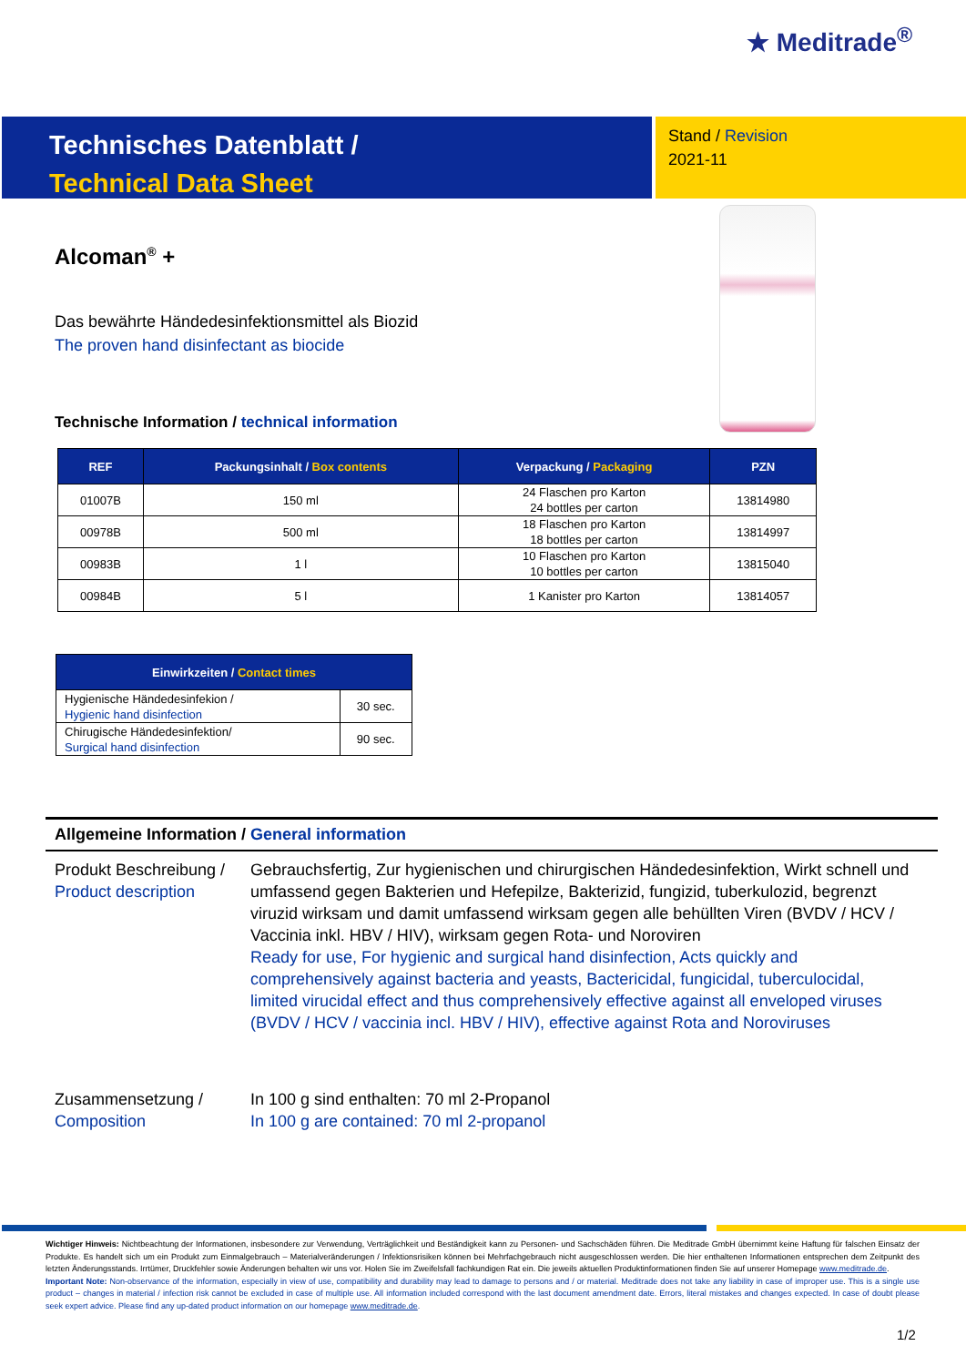★ Meditrade<sup>®</sup>
Technisches Datenblatt /
Technical Data Sheet
Stand / Revision
2021-11
Alcoman<sup>®</sup> +
Das bewährte Händedesinfektionsmittel als Biozid
The proven hand disinfectant as biocide
Technische Information / technical information
| REF | Packungsinhalt / Box contents | Verpackung / Packaging | PZN |
| --- | --- | --- | --- |
| 01007B | 150 ml | 24 Flaschen pro Karton 24 bottles per carton | 13814980 |
| 00978B | 500 ml | 18 Flaschen pro Karton 18 bottles per carton | 13814997 |
| 00983B | 1 l | 10 Flaschen pro Karton 10 bottles per carton | 13815040 |
| 00984B | 5 l | 1 Kanister pro Karton | 13814057 |
| Einwirkzeiten / Contact times | |
| --- | --- |
| Hygienische Händedesinfekion / Hygienic hand disinfection | 30 sec. |
| Chirugische Händedesinfektion/ Surgical hand disinfection | 90 sec. |
Allgemeine Information / General information
Produkt Beschreibung /
Product description
Gebrauchsfertig, Zur hygienischen und chirurgischen Händedesinfektion, Wirkt schnell und umfassend gegen Bakterien und Hefepilze, Bakterizid, fungizid, tuberkulozid, begrenzt viruzid wirksam und damit umfassend wirksam gegen alle behüllten Viren (BVDV / HCV / Vaccinia inkl. HBV / HIV), wirksam gegen Rota- und Noroviren
Ready for use, For hygienic and surgical hand disinfection, Acts quickly and comprehensively against bacteria and yeasts, Bactericidal, fungicidal, tuberculocidal, limited virucidal effect and thus comprehensively effective against all enveloped viruses (BVDV / HCV / vaccinia incl. HBV / HIV), effective against Rota and Noroviruses
Zusammensetzung /
Composition
In 100 g sind enthalten: 70 ml 2-Propanol
In 100 g are contained: 70 ml 2-propanol
Wichtiger Hinweis: Nichtbeachtung der Informationen, insbesondere zur Verwendung, Verträglichkeit und Beständigkeit kann zu Personen- und Sachschäden führen. Die Meditrade GmbH übernimmt keine Haftung für falschen Einsatz der Produkte. Es handelt sich um ein Produkt zum Einmalgebrauch – Materialveränderungen / Infektionsrisiken können bei Mehrfachgebrauch nicht ausgeschlossen werden. Die hier enthaltenen Informationen entsprechen dem Zeitpunkt des letzten Änderungsstands. Irrtümer, Druckfehler sowie Änderungen behalten wir uns vor. Holen Sie im Zweifelsfall fachkundigen Rat ein. Die jeweils aktuellen Produktinformationen finden Sie auf unserer Homepage www.meditrade.de.
Important Note: Non-observance of the information, especially in view of use, compatibility and durability may lead to damage to persons and / or material. Meditrade does not take any liability in case of improper use. This is a single use product – changes in material / infection risk cannot be excluded in case of multiple use. All information included correspond with the last document amendment date. Errors, literal mistakes and changes expected. In case of doubt please seek expert advice. Please find any up-dated product information on our homepage www.meditrade.de.
1/2